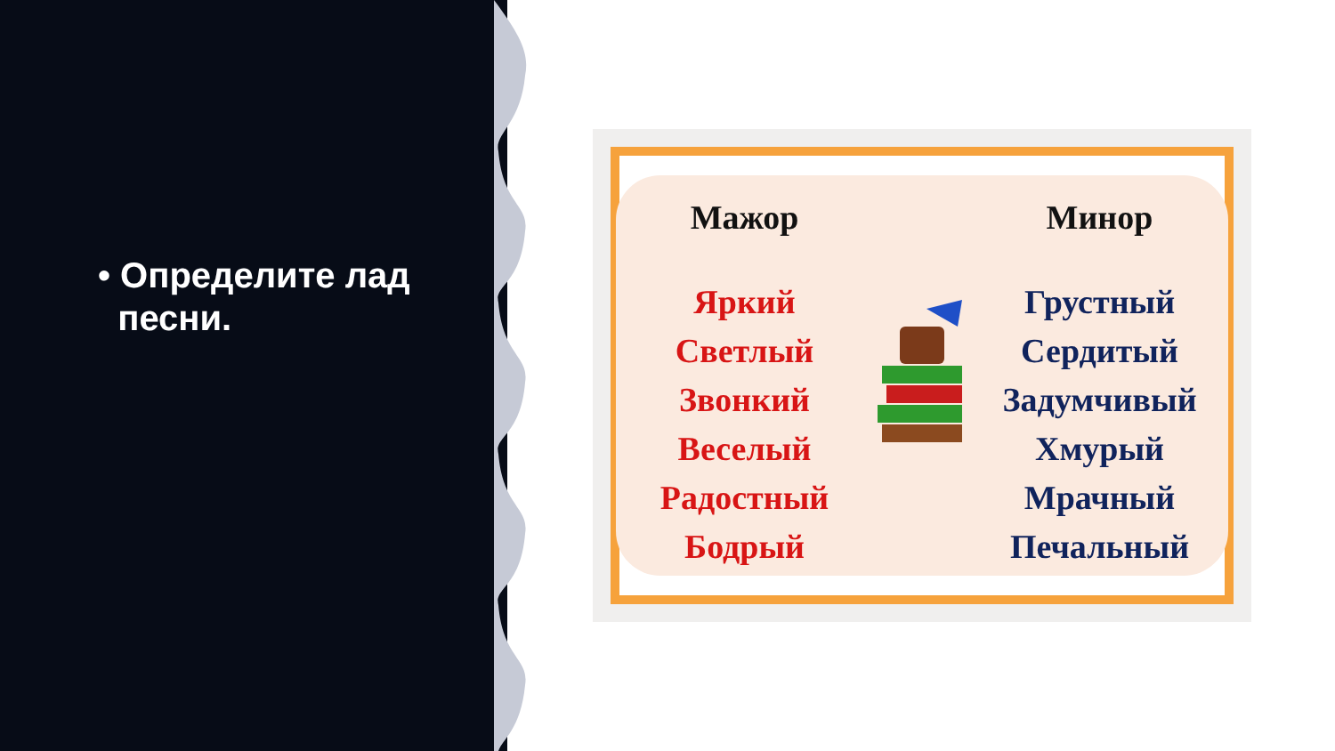• Определите лад
песни.
Мажор
Яркий
Светлый
Звонкий
Веселый
Радостный
Бодрый
Минор
Грустный
Сердитый
Задумчивый
Хмурый
Мрачный
Печальный